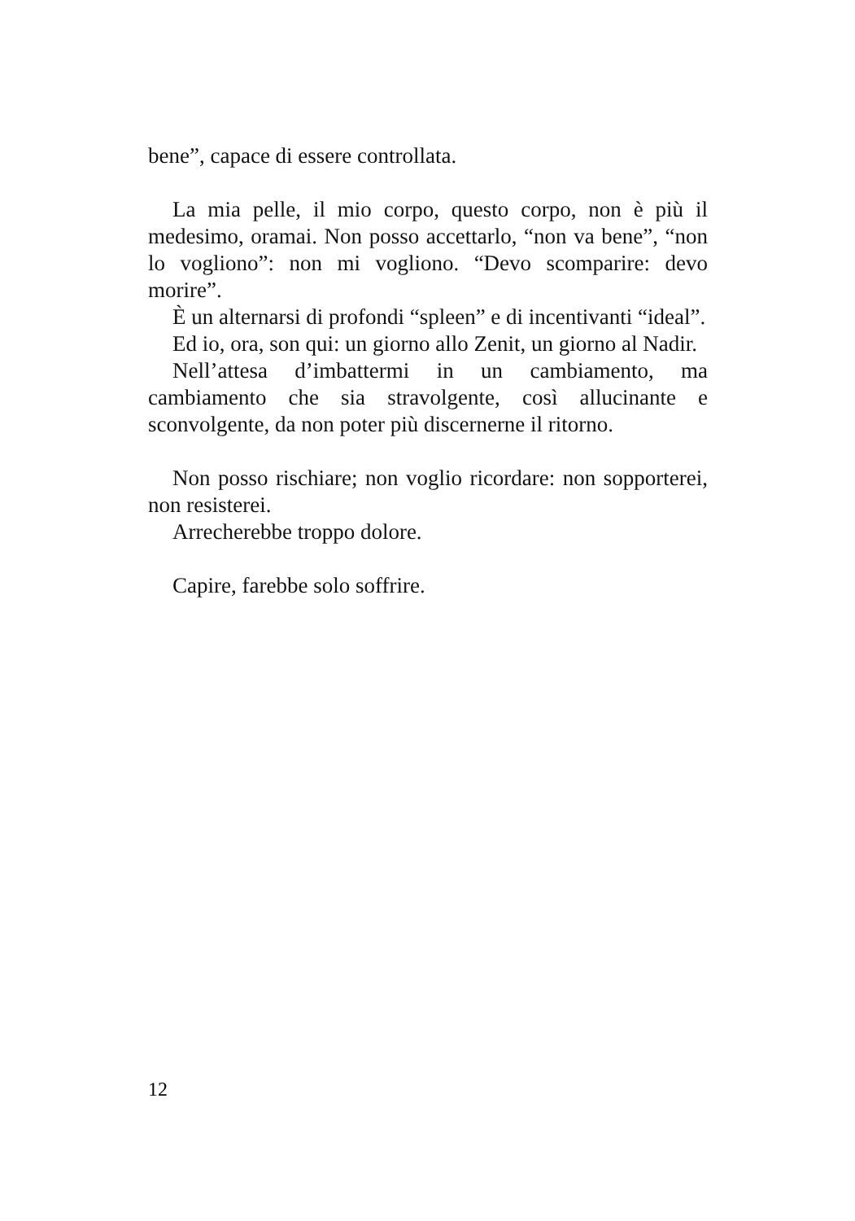bene”, capace di essere controllata.
La mia pelle, il mio corpo, questo corpo, non è più il medesimo, oramai. Non posso accettarlo, “non va bene”, “non lo vogliono”: non mi vogliono. “Devo scomparire: devo morire”.
È un alternarsi di profondi “spleen” e di incentivanti “ideal”.
Ed io, ora, son qui: un giorno allo Zenit, un giorno al Nadir.
Nell’attesa d’imbattermi in un cambiamento, ma cambiamento che sia stravolgente, così allucinante e sconvolgente, da non poter più discernerne il ritorno.
Non posso rischiare; non voglio ricordare: non sopporterei, non resisterei.
Arrecherebbe troppo dolore.
Capire, farebbe solo soffrire.
12